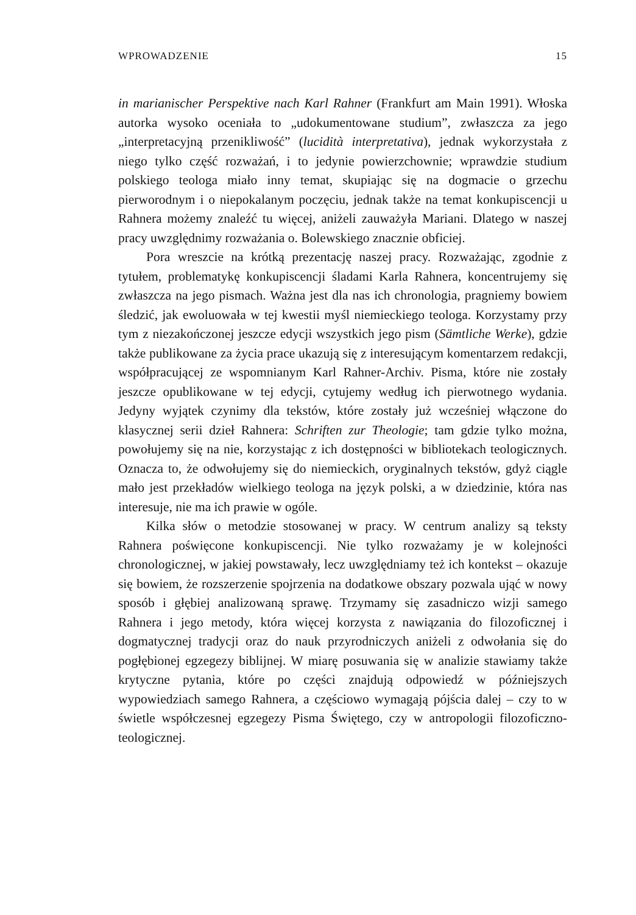WPROWADZENIE 15
in marianischer Perspektive nach Karl Rahner (Frankfurt am Main 1991). Włoska autorka wysoko oceniała to „udokumentowane studium”, zwłaszcza za jego „interpretacyjną przenikliwość” (lucidità interpretativa), jednak wykorzystała z niego tylko część rozważań, i to jedynie powierzchownie; wprawdzie studium polskiego teologa miało inny temat, skupiając się na dogmacie o grzechu pierworodnym i o niepokalanym poczęciu, jednak także na temat konkupiscencji u Rahnera możemy znaleźć tu więcej, aniżeli zauważyła Mariani. Dlatego w naszej pracy uwzględnimy rozważania o. Bolewskiego znacznie obficiej.
Pora wreszcie na krótką prezentację naszej pracy. Rozważając, zgodnie z tytułem, problematykę konkupiscencji śladami Karla Rahnera, koncentrujemy się zwłaszcza na jego pismach. Ważna jest dla nas ich chronologia, pragniemy bowiem śledzić, jak ewoluowała w tej kwestii myśl niemieckiego teologa. Korzystamy przy tym z niezakończonej jeszcze edycji wszystkich jego pism (Sämtliche Werke), gdzie także publikowane za życia prace ukazują się z interesującym komentarzem redakcji, współpracującej ze wspomnianym Karl Rahner-Archiv. Pisma, które nie zostały jeszcze opublikowane w tej edycji, cytujemy według ich pierwotnego wydania. Jedyny wyjątek czynimy dla tekstów, które zostały już wcześniej włączone do klasycznej serii dzieł Rahnera: Schriften zur Theologie; tam gdzie tylko można, powołujemy się na nie, korzystając z ich dostępności w bibliotekach teologicznych. Oznacza to, że odwołujemy się do niemieckich, oryginalnych tekstów, gdyż ciągle mało jest przekładów wielkiego teologa na język polski, a w dziedzinie, która nas interesuje, nie ma ich prawie w ogóle.
Kilka słów o metodzie stosowanej w pracy. W centrum analizy są teksty Rahnera poświęcone konkupiscencji. Nie tylko rozważamy je w kolejności chronologicznej, w jakiej powstawały, lecz uwzględniamy też ich kontekst – okazuje się bowiem, że rozszerzenie spojrzenia na dodatkowe obszary pozwala ująć w nowy sposób i głębiej analizowaną sprawę. Trzymamy się zasadniczo wizji samego Rahnera i jego metody, która więcej korzysta z nawiązania do filozoficznej i dogmatycznej tradycji oraz do nauk przyrodniczych aniżeli z odwołania się do pogłębionej egzegezy biblijnej. W miarę posuwania się w analizie stawiamy także krytyczne pytania, które po części znajdują odpowiedź w późniejszych wypowiedziach samego Rahnera, a częściowo wymagają pójścia dalej – czy to w świetle współczesnej egzegezy Pisma Świętego, czy w antropologii filozoficzno-teologicznej.